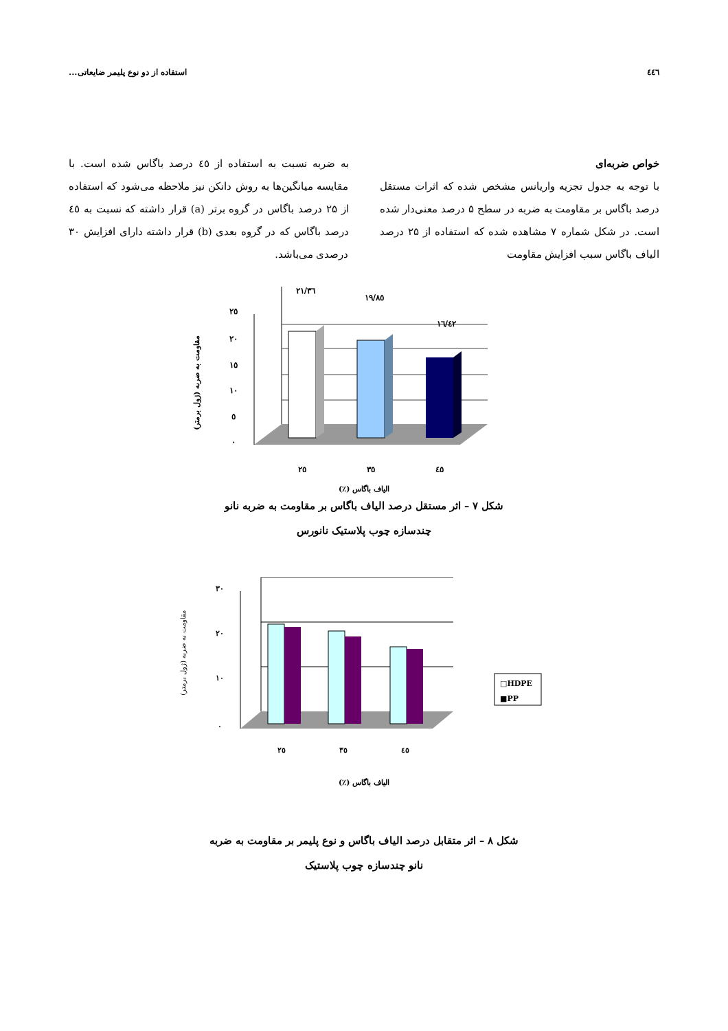٤٤٦ استفاده از دو نوع پلیمر ضایعاتی...
خواص ضربه‌ای
با توجه به جدول تجزیه واریانس مشخص شده که اثرات مستقل درصد باگاس بر مقاومت به ضربه در سطح ۵ درصد معنی‌دار شده است. در شکل شماره ۷ مشاهده شده که استفاده از ۲۵ درصد الیاف باگاس سبب افزایش مقاومت
به ضربه نسبت به استفاده از ٤٥ درصد باگاس شده است. با مقایسه میانگین‌ها به روش دانکن نیز ملاحظه می‌شود که استفاده از ۲۵ درصد باگاس در گروه برتر (a) قرار داشته که نسبت به ٤٥ درصد باگاس که در گروه بعدی (b) قرار داشته دارای افزایش ۳۰ درصدی می‌باشد.
۲۱/۳٦
۱۹/۸٥
۱٦/٤۲
۲٥
۲۰
۱٥
۱۰
٥
۰
۲٥
۳٥
٤٥
مقاومت به ضربه (ژول برمتر)
الیاف باگاس (٪)
شکل ۷ – اثر مستقل درصد الیاف باگاس بر مقاومت به ضربه نانو
چندسازه چوب پلاستیک نانورس
۳۰
۲۰
۱۰
۰
۲٥
۳٥
٤٥
□HDPE
■PP
مقاومت به ضربه (ژول برمتر)
الیاف باگاس (٪)
شکل ۸ – اثر متقابل درصد الیاف باگاس و نوع پلیمر بر مقاومت به ضربه
نانو چندسازه چوب پلاستیک